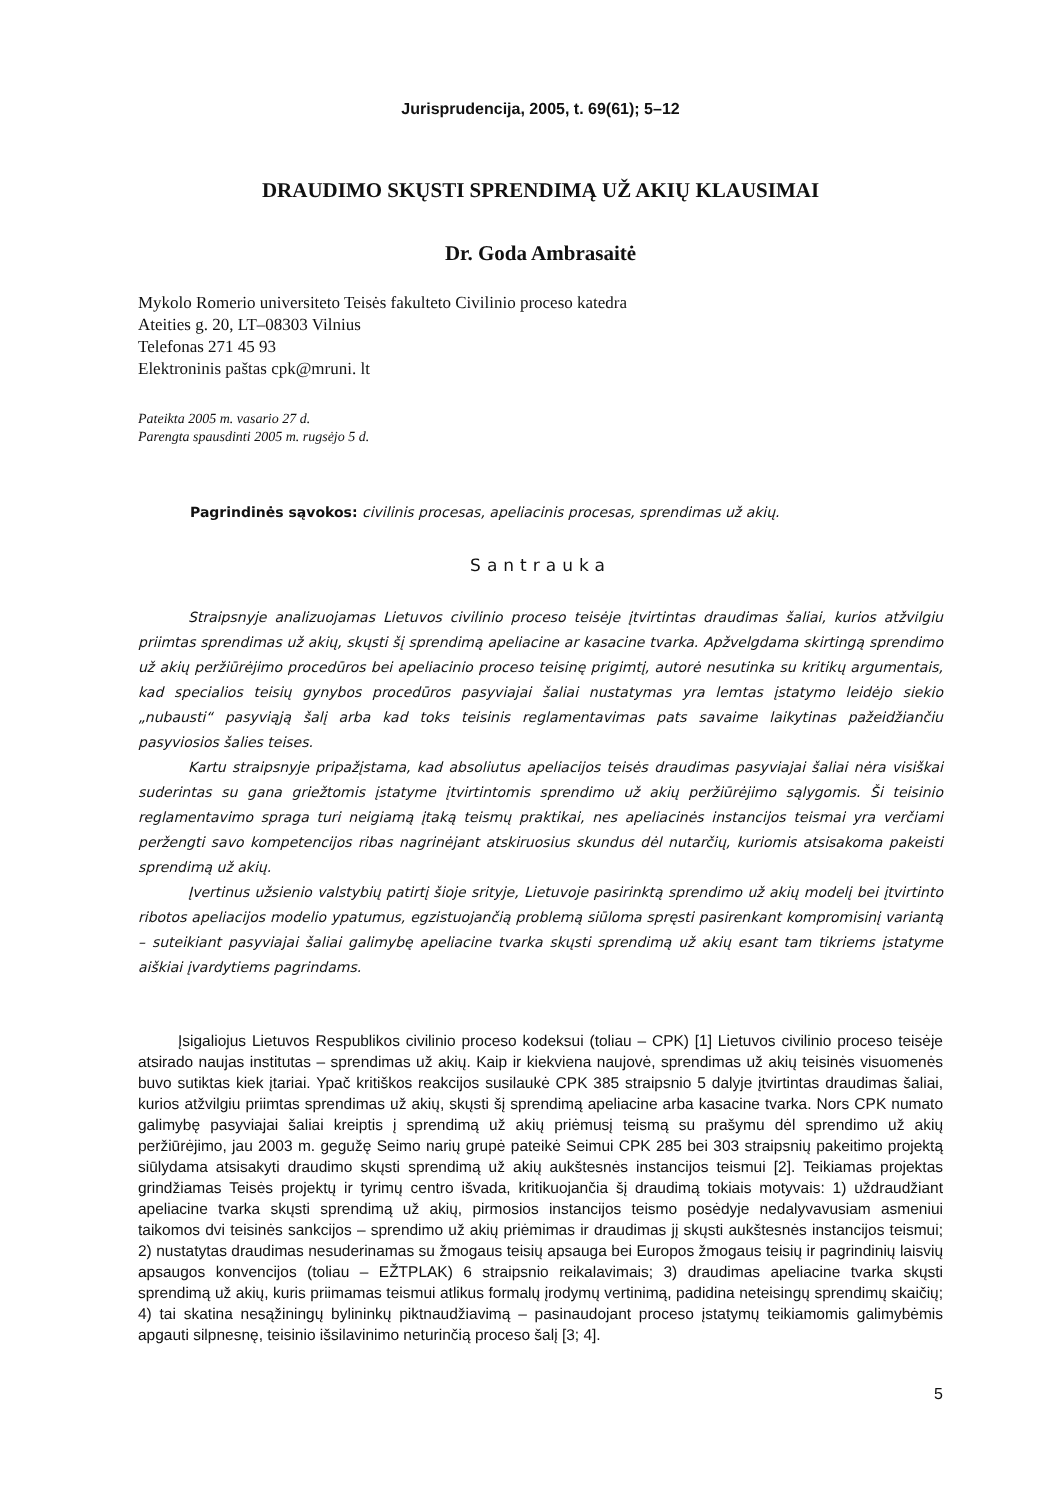Jurisprudencija, 2005, t. 69(61); 5–12
DRAUDIMO SKŲSTI SPRENDIMĄ UŽ AKIŲ KLAUSIMAI
Dr. Goda Ambrasaitė
Mykolo Romerio universiteto Teisės fakulteto Civilinio proceso katedra
Ateities g. 20, LT–08303 Vilnius
Telefonas 271 45 93
Elektroninis paštas cpk@mruni. lt
Pateikta 2005 m. vasario 27 d.
Parengta spausdinti 2005 m. rugsėjo 5 d.
Pagrindinės sąvokos: civilinis procesas, apeliacinis procesas, sprendimas už akių.
Santrauka
Straipsnyje analizuojamas Lietuvos civilinio proceso teisėje įtvirtintas draudimas šaliai, kurios atžvilgiu priimtas sprendimas už akių, skųsti šį sprendimą apeliacine ar kasacine tvarka. Apžvelgdama skirtingą sprendimo už akių peržiūrėjimo procedūros bei apeliacinio proceso teisinę prigimtį, autorė nesutinka su kritikų argumentais, kad specialios teisių gynybos procedūros pasyviajai šaliai nustatymas yra lemtas įstatymo leidėjo siekio „nubausti“ pasyviąją šalį arba kad toks teisinis reglamentavimas pats savaime laikytinas pažeidžiančiu pasyviosios šalies teises.
Kartu straipsnyje pripažįstama, kad absoliutus apeliacijos teisės draudimas pasyviajai šaliai nėra visiškai suderintas su gana griežtomis įstatyme įtvirtintomis sprendimo už akių peržiūrėjimo sąlygomis. Ši teisinio reglamentavimo spraga turi neigiamą įtaką teismų praktikai, nes apeliacinės instancijos teismai yra verčiami peržengti savo kompetencijos ribas nagrinėjant atskiruosius skundus dėl nutarčių, kuriomis atsisakoma pakeisti sprendimą už akių.
Įvertinus užsienio valstybių patirtį šioje srityje, Lietuvoje pasirinktą sprendimo už akių modelį bei įtvirtinto ribotos apeliacijos modelio ypatumus, egzistuojančią problemą siūloma spręsti pasirenkant kompromisinį variantą – suteikiant pasyviajai šaliai galimybę apeliacine tvarka skųsti sprendimą už akių esant tam tikriems įstatyme aiškiai įvardytiems pagrindams.
Įsigaliojus Lietuvos Respublikos civilinio proceso kodeksui (toliau – CPK) [1] Lietuvos civilinio proceso teisėje atsirado naujas institutas – sprendimas už akių. Kaip ir kiekviena naujovė, sprendimas už akių teisinės visuomenės buvo sutiktas kiek įtariai. Ypač kritiškos reakcijos susilaukė CPK 385 straipsnio 5 dalyje įtvirtintas draudimas šaliai, kurios atžvilgiu priimtas sprendimas už akių, skųsti šį sprendimą apeliacine arba kasacine tvarka. Nors CPK numato galimybę pasyviajai šaliai kreiptis į sprendimą už akių priėmusį teismą su prašymu dėl sprendimo už akių peržiūrėjimo, jau 2003 m. gegužę Seimo narių grupė pateikė Seimui CPK 285 bei 303 straipsnių pakeitimo projektą siūlydama atsisakyti draudimo skųsti sprendimą už akių aukštesnės instancijos teismui [2]. Teikiamas projektas grindžiamas Teisės projektų ir tyrimų centro išvada, kritikuojančia šį draudimą tokiais motyvais: 1) uždraudžiant apeliacine tvarka skųsti sprendimą už akių, pirmosios instancijos teismo posėdyje nedalyvavusiam asmeniui taikomos dvi teisinės sankcijos – sprendimo už akių priėmimas ir draudimas jį skųsti aukštesnės instancijos teismui; 2) nustatytas draudimas nesuderinamas su žmogaus teisių apsauga bei Europos žmogaus teisių ir pagrindinių laisvių apsaugos konvencijos (toliau – EŽTPLAK) 6 straipsnio reikalavimais; 3) draudimas apeliacine tvarka skųsti sprendimą už akių, kuris priimamas teismui atlikus formalų įrodymų vertinimą, padidina neteisingų sprendimų skaičių; 4) tai skatina nesąžiningų bylininkų piktnaudžiavimą – pasinaudojant proceso įstatymų teikiamomis galimybėmis apgauti silpnesnę, teisinio išsilavinimo neturinčią proceso šalį [3; 4].
5